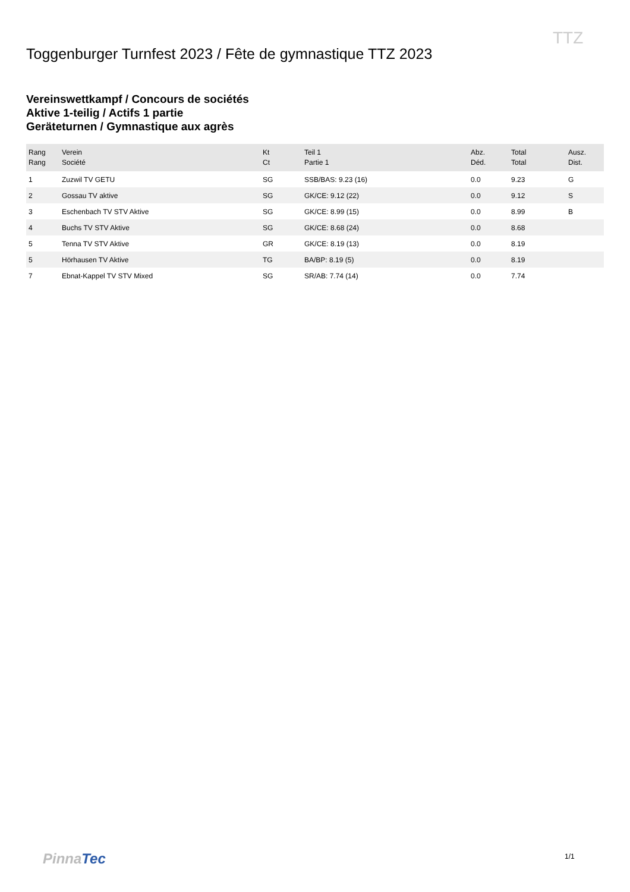TTZ
Toggenburger Turnfest 2023 / Fête de gymnastique TTZ 2023
Vereinswettkampf / Concours de sociétés
Aktive 1-teilig / Actifs 1 partie
Geräteturnen / Gymnastique aux agrès
| Rang Rang | Verein Société | Kt Ct | Teil 1 Partie 1 | Abz. Déd. | Total Total | Ausz. Dist. |
| --- | --- | --- | --- | --- | --- | --- |
| 1 | Zuzwil TV GETU | SG | SSB/BAS: 9.23 (16) | 0.0 | 9.23 | G |
| 2 | Gossau TV aktive | SG | GK/CE: 9.12 (22) | 0.0 | 9.12 | S |
| 3 | Eschenbach TV STV Aktive | SG | GK/CE: 8.99 (15) | 0.0 | 8.99 | B |
| 4 | Buchs TV STV Aktive | SG | GK/CE: 8.68 (24) | 0.0 | 8.68 | |
| 5 | Tenna TV STV Aktive | GR | GK/CE: 8.19 (13) | 0.0 | 8.19 | |
| 5 | Hörhausen TV Aktive | TG | BA/BP: 8.19 (5) | 0.0 | 8.19 | |
| 7 | Ebnat-Kappel TV STV Mixed | SG | SR/AB: 7.74 (14) | 0.0 | 7.74 | |
PinnaTec 1/1